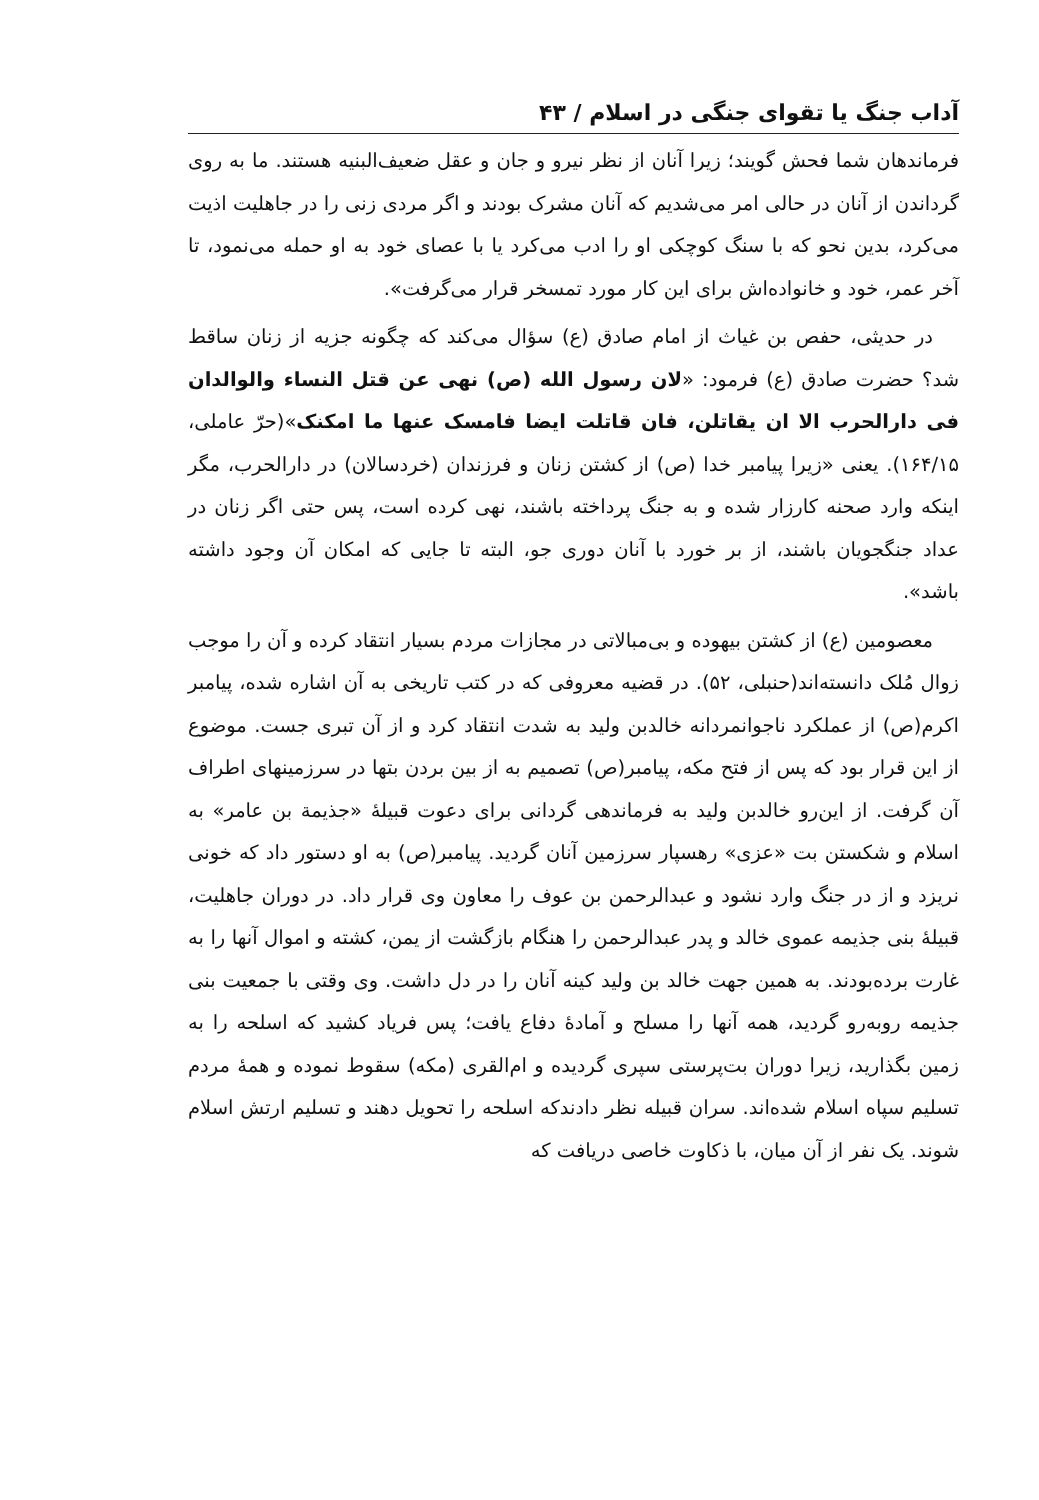آداب جنگ یا تقوای جنگی در اسلام / ۴۳
فرماندهان شما فحش گویند؛ زیرا آنان از نظر نیرو و جان و عقل ضعیف‌البنیه هستند. ما به روی گرداندن از آنان در حالی امر می‌شدیم که آنان مشرک بودند و اگر مردی زنی را در جاهلیت اذیت می‌کرد، بدین نحو که با سنگ کوچکی او را ادب می‌کرد یا با عصای خود به او حمله می‌نمود، تا آخر عمر، خود و خانواده‌اش برای این کار مورد تمسخر قرار می‌گرفت».
در حدیثی، حفص بن غیاث از امام صادق (ع) سؤال می‌کند که چگونه جزیه از زنان ساقط شد؟ حضرت صادق (ع) فرمود: «لان رسول الله (ص) نهی عن قتل النساء والوالدان فی دارالحرب الا ان یقاتلن، فان قاتلت ایضا فامسک عنها ما امکنک»(حرّ عاملی، ۱۶۴/۱۵). یعنی «زیرا پیامبر خدا (ص) از کشتن زنان و فرزندان (خردسالان) در دارالحرب، مگر اینکه وارد صحنه کارزار شده و به جنگ پرداخته باشند، نهی کرده است، پس حتی اگر زنان در عداد جنگجویان باشند، از بر خورد با آنان دوری جو، البته تا جایی که امکان آن وجود داشته باشد».
معصومین (ع) از کشتن بیهوده و بی‌مبالاتی در مجازات مردم بسیار انتقاد کرده و آن را موجب زوال مُلک دانسته‌اند(حنبلی، ۵۲). در قضیه معروفی که در کتب تاریخی به آن اشاره شده، پیامبر اکرم(ص) از عملکرد ناجوانمردانه خالدبن ولید به شدت انتقاد کرد و از آن تبری جست. موضوع از این قرار بود که پس از فتح مکه، پیامبر(ص) تصمیم به از بین بردن بتها در سرزمینهای اطراف آن گرفت. از این‌رو خالدبن ولید به فرماندهی گردانی برای دعوت قبیلهٔ «جذیمة بن عامر» به اسلام و شکستن بت «عزی» رهسپار سرزمین آنان گردید. پیامبر(ص) به او دستور داد که خونی نریزد و از در جنگ وارد نشود و عبدالرحمن بن عوف را معاون وی قرار داد. در دوران جاهلیت، قبیلهٔ بنی جذیمه عموی خالد و پدر عبدالرحمن را هنگام بازگشت از یمن، کشته و اموال آنها را به غارت برده‌بودند. به همین جهت خالد بن ولید کینه آنان را در دل داشت. وی وقتی با جمعیت بنی جذیمه روبه‌رو گردید، همه آنها را مسلح و آمادهٔ دفاع یافت؛ پس فریاد کشید که اسلحه را به زمین بگذارید، زیرا دوران بت‌پرستی سپری گردیده و ام‌القری (مکه) سقوط نموده و همهٔ مردم تسلیم سپاه اسلام شده‌اند. سران قبیله نظر دادندکه اسلحه را تحویل دهند و تسلیم ارتش اسلام شوند. یک نفر از آن میان، با ذکاوت خاصی دریافت که